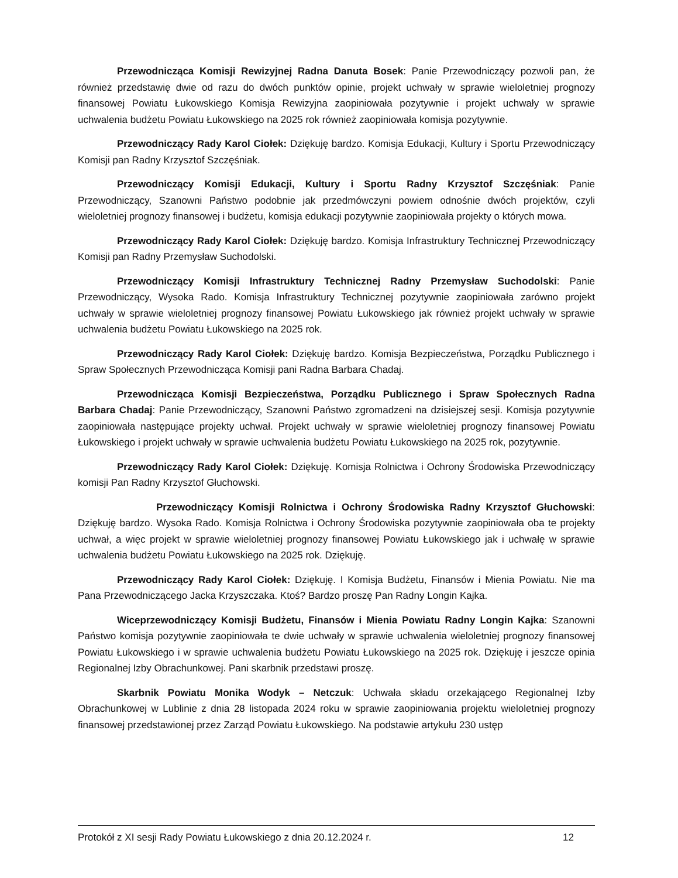Przewodnicząca Komisji Rewizyjnej Radna Danuta Bosek: Panie Przewodniczący pozwoli pan, że również przedstawię dwie od razu do dwóch punktów opinie, projekt uchwały w sprawie wieloletniej prognozy finansowej Powiatu Łukowskiego Komisja Rewizyjna zaopiniowała pozytywnie i projekt uchwały w sprawie uchwalenia budżetu Powiatu Łukowskiego na 2025 rok również zaopiniowała komisja pozytywnie.
Przewodniczący Rady Karol Ciołek: Dziękuję bardzo. Komisja Edukacji, Kultury i Sportu Przewodniczący Komisji pan Radny Krzysztof Szczęśniak.
Przewodniczący Komisji Edukacji, Kultury i Sportu Radny Krzysztof Szczęśniak: Panie Przewodniczący, Szanowni Państwo podobnie jak przedmówczyni powiem odnośnie dwóch projektów, czyli wieloletniej prognozy finansowej i budżetu, komisja edukacji pozytywnie zaopiniowała projekty o których mowa.
Przewodniczący Rady Karol Ciołek: Dziękuję bardzo. Komisja Infrastruktury Technicznej Przewodniczący Komisji pan Radny Przemysław Suchodolski.
Przewodniczący Komisji Infrastruktury Technicznej Radny Przemysław Suchodolski: Panie Przewodniczący, Wysoka Rado. Komisja Infrastruktury Technicznej pozytywnie zaopiniowała zarówno projekt uchwały w sprawie wieloletniej prognozy finansowej Powiatu Łukowskiego jak również projekt uchwały w sprawie uchwalenia budżetu Powiatu Łukowskiego na 2025 rok.
Przewodniczący Rady Karol Ciołek: Dziękuję bardzo. Komisja Bezpieczeństwa, Porządku Publicznego i Spraw Społecznych Przewodnicząca Komisji pani Radna Barbara Chadaj.
Przewodnicząca Komisji Bezpieczeństwa, Porządku Publicznego i Spraw Społecznych Radna Barbara Chadaj: Panie Przewodniczący, Szanowni Państwo zgromadzeni na dzisiejszej sesji. Komisja pozytywnie zaopiniowała następujące projekty uchwał. Projekt uchwały w sprawie wieloletniej prognozy finansowej Powiatu Łukowskiego i projekt uchwały w sprawie uchwalenia budżetu Powiatu Łukowskiego na 2025 rok, pozytywnie.
Przewodniczący Rady Karol Ciołek: Dziękuję. Komisja Rolnictwa i Ochrony Środowiska Przewodniczący komisji Pan Radny Krzysztof Głuchowski.
Przewodniczący Komisji Rolnictwa i Ochrony Środowiska Radny Krzysztof Głuchowski: Dziękuję bardzo. Wysoka Rado. Komisja Rolnictwa i Ochrony Środowiska pozytywnie zaopiniowała oba te projekty uchwał, a więc projekt w sprawie wieloletniej prognozy finansowej Powiatu Łukowskiego jak i uchwałę w sprawie uchwalenia budżetu Powiatu Łukowskiego na 2025 rok. Dziękuję.
Przewodniczący Rady Karol Ciołek: Dziękuję. I Komisja Budżetu, Finansów i Mienia Powiatu. Nie ma Pana Przewodniczącego Jacka Krzyszczaka. Ktoś? Bardzo proszę Pan Radny Longin Kajka.
Wiceprzewodniczący Komisji Budżetu, Finansów i Mienia Powiatu Radny Longin Kajka: Szanowni Państwo komisja pozytywnie zaopiniowała te dwie uchwały w sprawie uchwalenia wieloletniej prognozy finansowej Powiatu Łukowskiego i w sprawie uchwalenia budżetu Powiatu Łukowskiego na 2025 rok. Dziękuję i jeszcze opinia Regionalnej Izby Obrachunkowej. Pani skarbnik przedstawi proszę.
Skarbnik Powiatu Monika Wodyk – Netczuk: Uchwała składu orzekającego Regionalnej Izby Obrachunkowej w Lublinie z dnia 28 listopada 2024 roku w sprawie zaopiniowania projektu wieloletniej prognozy finansowej przedstawionej przez Zarząd Powiatu Łukowskiego. Na podstawie artykułu 230 ustęp
Protokół z XI sesji Rady Powiatu Łukowskiego z dnia 20.12.2024 r. 12